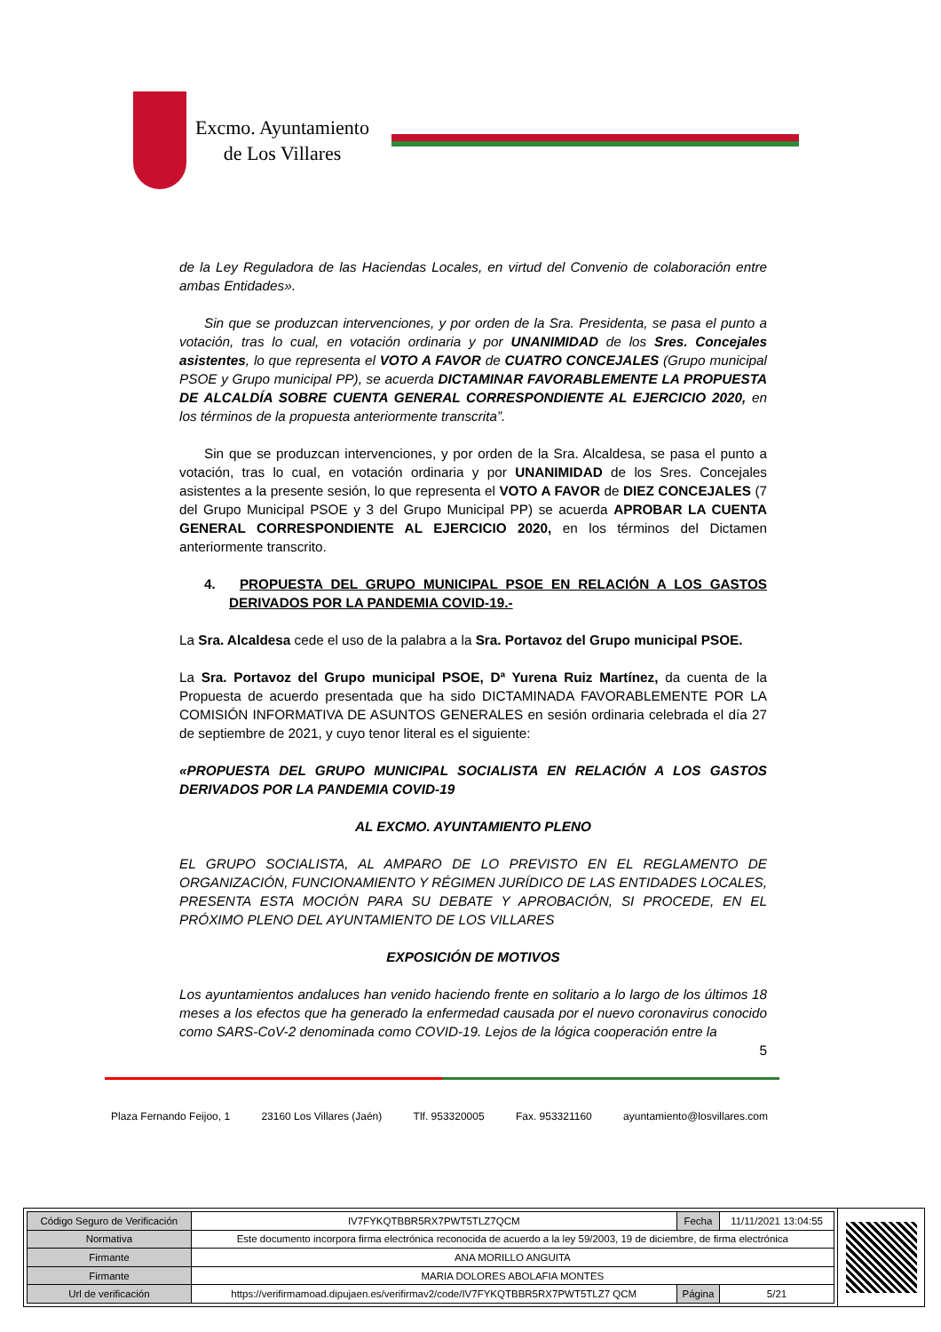Excmo. Ayuntamiento
de Los Villares
de la Ley Reguladora de las Haciendas Locales, en virtud del Convenio de colaboración entre ambas Entidades».
Sin que se produzcan intervenciones, y por orden de la Sra. Presidenta, se pasa el punto a votación, tras lo cual, en votación ordinaria y por UNANIMIDAD de los Sres. Concejales asistentes, lo que representa el VOTO A FAVOR de CUATRO CONCEJALES (Grupo municipal PSOE y Grupo municipal PP), se acuerda DICTAMINAR FAVORABLEMENTE LA PROPUESTA DE ALCALDÍA SOBRE CUENTA GENERAL CORRESPONDIENTE AL EJERCICIO 2020, en los términos de la propuesta anteriormente transcrita”.
Sin que se produzcan intervenciones, y por orden de la Sra. Alcaldesa, se pasa el punto a votación, tras lo cual, en votación ordinaria y por UNANIMIDAD de los Sres. Concejales asistentes a la presente sesión, lo que representa el VOTO A FAVOR de DIEZ CONCEJALES (7 del Grupo Municipal PSOE y 3 del Grupo Municipal PP) se acuerda APROBAR LA CUENTA GENERAL CORRESPONDIENTE AL EJERCICIO 2020, en los términos del Dictamen anteriormente transcrito.
4. PROPUESTA DEL GRUPO MUNICIPAL PSOE EN RELACIÓN A LOS GASTOS DERIVADOS POR LA PANDEMIA COVID-19.-
La Sra. Alcaldesa cede el uso de la palabra a la Sra. Portavoz del Grupo municipal PSOE.
La Sra. Portavoz del Grupo municipal PSOE, Dª Yurena Ruiz Martínez, da cuenta de la Propuesta de acuerdo presentada que ha sido DICTAMINADA FAVORABLEMENTE POR LA COMISIÓN INFORMATIVA DE ASUNTOS GENERALES en sesión ordinaria celebrada el día 27 de septiembre de 2021, y cuyo tenor literal es el siguiente:
«PROPUESTA DEL GRUPO MUNICIPAL SOCIALISTA EN RELACIÓN A LOS GASTOS DERIVADOS POR LA PANDEMIA COVID-19
AL EXCMO. AYUNTAMIENTO PLENO
EL GRUPO SOCIALISTA, AL AMPARO DE LO PREVISTO EN EL REGLAMENTO DE ORGANIZACIÓN, FUNCIONAMIENTO Y RÉGIMEN JURÍDICO DE LAS ENTIDADES LOCALES, PRESENTA ESTA MOCIÓN PARA SU DEBATE Y APROBACIÓN, SI PROCEDE, EN EL PRÓXIMO PLENO DEL AYUNTAMIENTO DE LOS VILLARES
EXPOSICIÓN DE MOTIVOS
Los ayuntamientos andaluces han venido haciendo frente en solitario a lo largo de los últimos 18 meses a los efectos que ha generado la enfermedad causada por el nuevo coronavirus conocido como SARS-CoV-2 denominada como COVID-19. Lejos de la lógica cooperación entre la
5
Plaza Fernando Feijoo, 1 23160 Los Villares (Jaén) Tlf. 953320005 Fax. 953321160 ayuntamiento@losvillares.com
| Código Seguro de Verificación | IV7FYKQTBBR5RX7PWT5TLZ7QCM | Fecha | 11/11/2021 13:04:55 |
| Normativa | Este documento incorpora firma electrónica reconocida de acuerdo a la ley 59/2003, 19 de diciembre, de firma electrónica | | |
| Firmante | ANA MORILLO ANGUITA | | |
| Firmante | MARIA DOLORES ABOLAFIA MONTES | | |
| Url de verificación | https://verifirmamoad.dipujaen.es/verifirmav2/code/IV7FYKQTBBR5RX7PWT5TLZ7 QCM | Página | 5/21 |